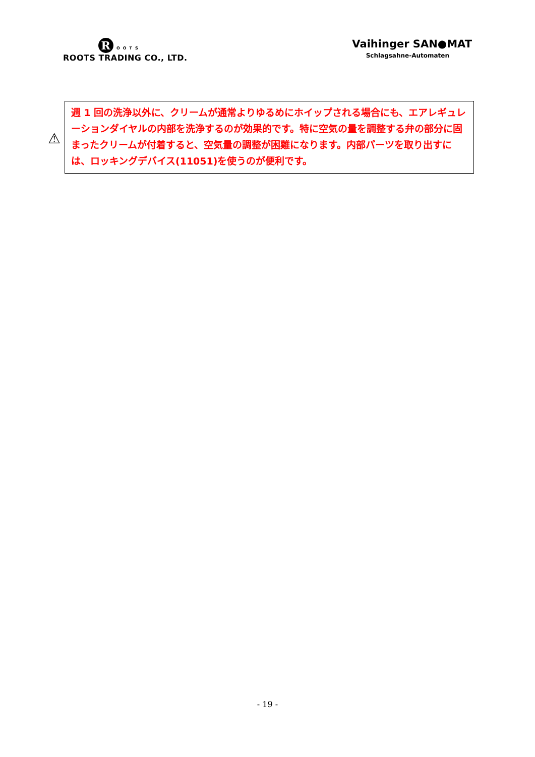R OOTS
ROOTS TRADING CO., LTD.
Vaihinger SAN●MAT
Schlagsahne-Automaten
⚠
週 1 回の洗浄以外に、クリームが通常よりゆるめにホイップされる場合にも、エアレギュレーションダイヤルの内部を洗浄するのが効果的です。特に空気の量を調整する弁の部分に固まったクリームが付着すると、空気量の調整が困難になります。内部パーツを取り出すには、ロッキングデバイス(11051)を使うのが便利です。
- 19 -